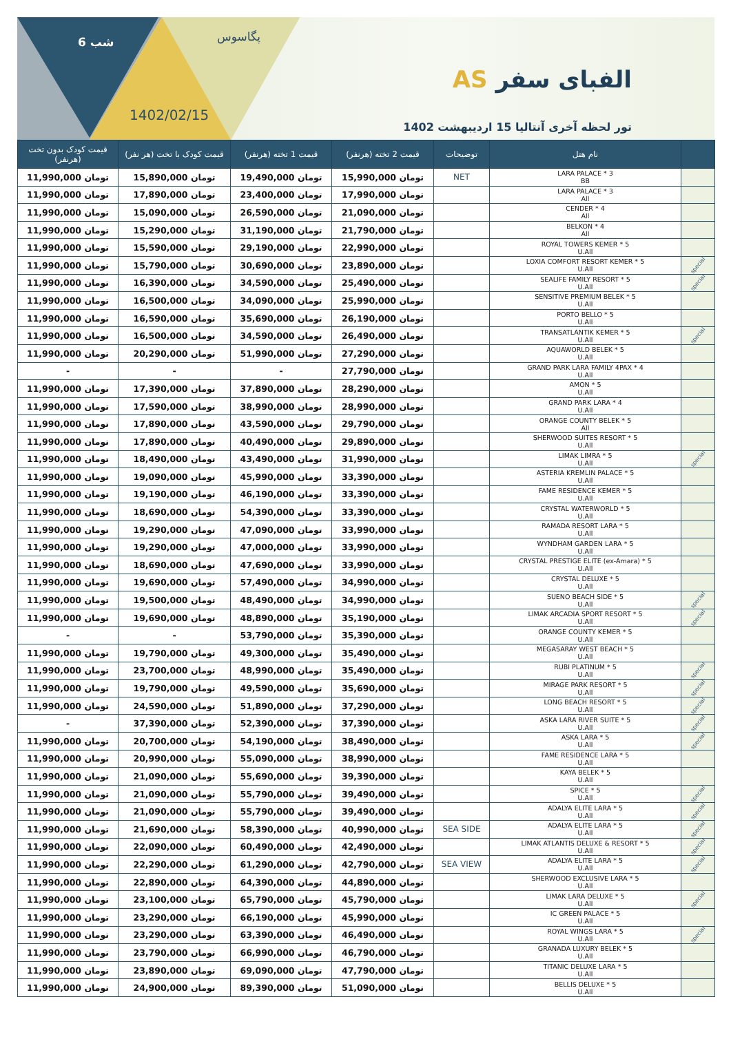6 شب پگاسوس
1402/02/15
الفبای سفر AS
تور لحظه آخری آنتالیا 15 اردیبهشت 1402
| | نام هتل | توضیحات | قیمت 2 تخته (هرنفر) | قیمت 1 تخته (هرنفر) | قیمت کودک با تخت (هر نفر) | قیمت کودک بدون تخت (هرنفر) |
| --- | --- | --- | --- | --- | --- | --- |
| | LARA PALACE * 3 BB | NET | تومان 15,990,000 | تومان 19,490,000 | تومان 15,890,000 | تومان 11,990,000 |
| | LARA PALACE * 3 All | | تومان 17,990,000 | تومان 23,400,000 | تومان 17,890,000 | تومان 11,990,000 |
| | CENDER * 4 All | | تومان 21,090,000 | تومان 26,590,000 | تومان 15,090,000 | تومان 11,990,000 |
| | BELKON * 4 All | | تومان 21,790,000 | تومان 31,190,000 | تومان 15,290,000 | تومان 11,990,000 |
| | ROYAL TOWERS KEMER * 5 U.All | | تومان 22,990,000 | تومان 29,190,000 | تومان 15,590,000 | تومان 11,990,000 |
| special | LOXIA COMFORT RESORT KEMER * 5 U.All | | تومان 23,890,000 | تومان 30,690,000 | تومان 15,790,000 | تومان 11,990,000 |
| special | SEALIFE FAMILY RESORT * 5 U.All | | تومان 25,490,000 | تومان 34,590,000 | تومان 16,390,000 | تومان 11,990,000 |
| | SENSITIVE PREMIUM BELEK * 5 U.All | | تومان 25,990,000 | تومان 34,090,000 | تومان 16,500,000 | تومان 11,990,000 |
| | PORTO BELLO * 5 U.All | | تومان 26,190,000 | تومان 35,690,000 | تومان 16,590,000 | تومان 11,990,000 |
| special | TRANSATLANTIK KEMER * 5 U.All | | تومان 26,490,000 | تومان 34,590,000 | تومان 16,500,000 | تومان 11,990,000 |
| | AQUAWORLD BELEK * 5 U.All | | تومان 27,290,000 | تومان 51,990,000 | تومان 20,290,000 | تومان 11,990,000 |
| | GRAND PARK LARA FAMILY 4PAX * 4 U.All | | تومان 27,790,000 | - | - | - |
| | AMON * 5 U.All | | تومان 28,290,000 | تومان 37,890,000 | تومان 17,390,000 | تومان 11,990,000 |
| | GRAND PARK LARA * 4 U.All | | تومان 28,990,000 | تومان 38,990,000 | تومان 17,590,000 | تومان 11,990,000 |
| | ORANGE COUNTY BELEK * 5 All | | تومان 29,790,000 | تومان 43,590,000 | تومان 17,890,000 | تومان 11,990,000 |
| | SHERWOOD SUITES RESORT * 5 U.All | | تومان 29,890,000 | تومان 40,490,000 | تومان 17,890,000 | تومان 11,990,000 |
| special | LIMAK LIMRA * 5 U.All | | تومان 31,990,000 | تومان 43,490,000 | تومان 18,490,000 | تومان 11,990,000 |
| | ASTERIA KREMLIN PALACE * 5 U.All | | تومان 33,390,000 | تومان 45,990,000 | تومان 19,090,000 | تومان 11,990,000 |
| | FAME RESIDENCE KEMER * 5 U.All | | تومان 33,390,000 | تومان 46,190,000 | تومان 19,190,000 | تومان 11,990,000 |
| | CRYSTAL WATERWORLD * 5 U.All | | تومان 33,390,000 | تومان 54,390,000 | تومان 18,690,000 | تومان 11,990,000 |
| | RAMADA RESORT LARA * 5 U.All | | تومان 33,990,000 | تومان 47,090,000 | تومان 19,290,000 | تومان 11,990,000 |
| | WYNDHAM GARDEN LARA * 5 U.All | | تومان 33,990,000 | تومان 47,000,000 | تومان 19,290,000 | تومان 11,990,000 |
| | CRYSTAL PRESTIGE ELITE (ex-Amara) * 5 U.All | | تومان 33,990,000 | تومان 47,690,000 | تومان 18,690,000 | تومان 11,990,000 |
| | CRYSTAL DELUXE * 5 U.All | | تومان 34,990,000 | تومان 57,490,000 | تومان 19,690,000 | تومان 11,990,000 |
| special | SUENO BEACH SIDE * 5 U.All | | تومان 34,990,000 | تومان 48,490,000 | تومان 19,500,000 | تومان 11,990,000 |
| special | LIMAK ARCADIA SPORT RESORT * 5 U.All | | تومان 35,190,000 | تومان 48,890,000 | تومان 19,690,000 | تومان 11,990,000 |
| | ORANGE COUNTY KEMER * 5 U.All | | تومان 35,390,000 | تومان 53,790,000 | - | - |
| | MEGASARAY WEST BEACH * 5 U.All | | تومان 35,490,000 | تومان 49,300,000 | تومان 19,790,000 | تومان 11,990,000 |
| special | RUBI PLATINUM * 5 U.All | | تومان 35,490,000 | تومان 48,990,000 | تومان 23,700,000 | تومان 11,990,000 |
| special | MIRAGE PARK RESORT * 5 U.All | | تومان 35,690,000 | تومان 49,590,000 | تومان 19,790,000 | تومان 11,990,000 |
| special | LONG BEACH RESORT * 5 U.All | | تومان 37,290,000 | تومان 51,890,000 | تومان 24,590,000 | تومان 11,990,000 |
| special | ASKA LARA RIVER SUITE * 5 U.All | | تومان 37,390,000 | تومان 52,390,000 | تومان 37,390,000 | - |
| special | ASKA LARA * 5 U.All | | تومان 38,490,000 | تومان 54,190,000 | تومان 20,700,000 | تومان 11,990,000 |
| | FAME RESIDENCE LARA * 5 U.All | | تومان 38,990,000 | تومان 55,090,000 | تومان 20,990,000 | تومان 11,990,000 |
| | KAYA BELEK * 5 U.All | | تومان 39,390,000 | تومان 55,690,000 | تومان 21,090,000 | تومان 11,990,000 |
| special | SPICE * 5 U.All | | تومان 39,490,000 | تومان 55,790,000 | تومان 21,090,000 | تومان 11,990,000 |
| special | ADALYA ELITE LARA * 5 U.All | | تومان 39,490,000 | تومان 55,790,000 | تومان 21,090,000 | تومان 11,990,000 |
| special | ADALYA ELITE LARA * 5 U.All | SEA SIDE | تومان 40,990,000 | تومان 58,390,000 | تومان 21,690,000 | تومان 11,990,000 |
| special | LIMAK ATLANTIS DELUXE & RESORT * 5 U.All | | تومان 42,490,000 | تومان 60,490,000 | تومان 22,090,000 | تومان 11,990,000 |
| special | ADALYA ELITE LARA * 5 U.All | SEA VIEW | تومان 42,790,000 | تومان 61,290,000 | تومان 22,290,000 | تومان 11,990,000 |
| | SHERWOOD EXCLUSIVE LARA * 5 U.All | | تومان 44,890,000 | تومان 64,390,000 | تومان 22,890,000 | تومان 11,990,000 |
| special | LIMAK LARA DELUXE * 5 U.All | | تومان 45,790,000 | تومان 65,790,000 | تومان 23,100,000 | تومان 11,990,000 |
| | IC GREEN PALACE * 5 U.All | | تومان 45,990,000 | تومان 66,190,000 | تومان 23,290,000 | تومان 11,990,000 |
| special | ROYAL WINGS LARA * 5 U.All | | تومان 46,490,000 | تومان 63,390,000 | تومان 23,290,000 | تومان 11,990,000 |
| | GRANADA LUXURY BELEK * 5 U.All | | تومان 46,790,000 | تومان 66,990,000 | تومان 23,790,000 | تومان 11,990,000 |
| | TITANIC DELUXE LARA * 5 U.All | | تومان 47,790,000 | تومان 69,090,000 | تومان 23,890,000 | تومان 11,990,000 |
| | BELLIS DELUXE * 5 U.All | | تومان 51,090,000 | تومان 89,390,000 | تومان 24,900,000 | تومان 11,990,000 |